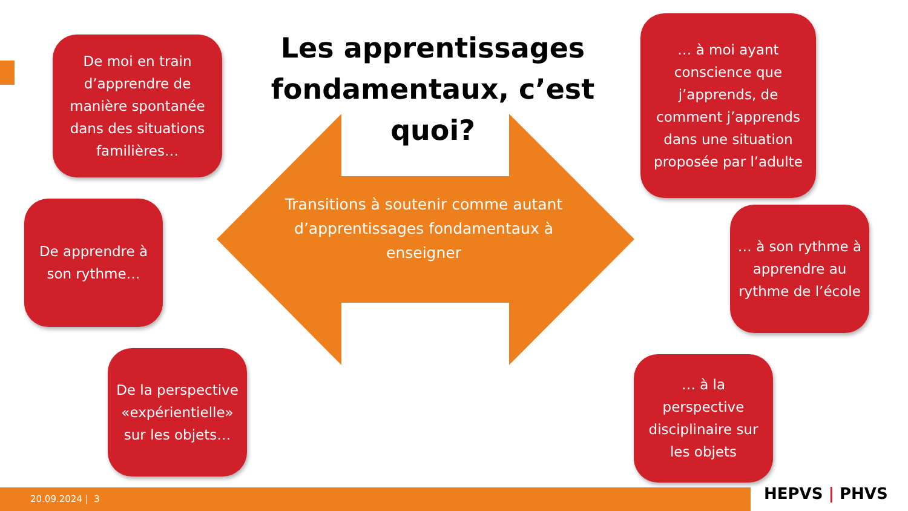Les apprentissages fondamentaux, c’est quoi?
Transitions à soutenir comme autant d’apprentissages fondamentaux à enseigner
De moi en train d’apprendre de manière spontanée dans des situations familières…
De apprendre à son rythme…
De la perspective «expérientielle» sur les objets…
… à moi ayant conscience que j’apprends, de comment j’apprends dans une situation proposée par l’adulte
… à son rythme à apprendre au rythme de l’école
… à la perspective disciplinaire sur les objets
20.09.2024 | 3 HEPVS | PHVS